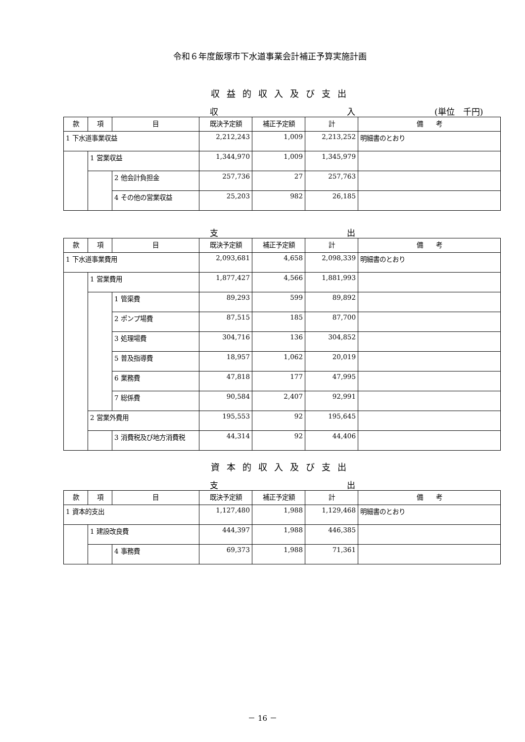令和６年度飯塚市下水道事業会計補正予算実施計画
収益的収入及び支出
収 入 (単位　千円)
| 款 | 項 | 目 | 既決予定額 | 補正予定額 | 計 | 備 考 |
| --- | --- | --- | --- | --- | --- | --- |
| 1 下水道事業収益 | | | 2,212,243 | 1,009 | 2,213,252 | 明細書のとおり |
| | 1 営業収益 | | 1,344,970 | 1,009 | 1,345,979 | |
| | | 2 他会計負担金 | 257,736 | 27 | 257,763 | |
| | | 4 その他の営業収益 | 25,203 | 982 | 26,185 | |
支 出
| 款 | 項 | 目 | 既決予定額 | 補正予定額 | 計 | 備 考 |
| --- | --- | --- | --- | --- | --- | --- |
| 1 下水道事業費用 | | | 2,093,681 | 4,658 | 2,098,339 | 明細書のとおり |
| | 1 営業費用 | | 1,877,427 | 4,566 | 1,881,993 | |
| | | 1 管渠費 | 89,293 | 599 | 89,892 | |
| | | 2 ポンプ場費 | 87,515 | 185 | 87,700 | |
| | | 3 処理場費 | 304,716 | 136 | 304,852 | |
| | | 5 普及指導費 | 18,957 | 1,062 | 20,019 | |
| | | 6 業務費 | 47,818 | 177 | 47,995 | |
| | | 7 総係費 | 90,584 | 2,407 | 92,991 | |
| | 2 営業外費用 | | 195,553 | 92 | 195,645 | |
| | | 3 消費税及び地方消費税 | 44,314 | 92 | 44,406 | |
資本的収入及び支出
支 出
| 款 | 項 | 目 | 既決予定額 | 補正予定額 | 計 | 備 考 |
| --- | --- | --- | --- | --- | --- | --- |
| 1 資本的支出 | | | 1,127,480 | 1,988 | 1,129,468 | 明細書のとおり |
| | 1 建設改良費 | | 444,397 | 1,988 | 446,385 | |
| | | 4 事務費 | 69,373 | 1,988 | 71,361 | |
－ 16 －